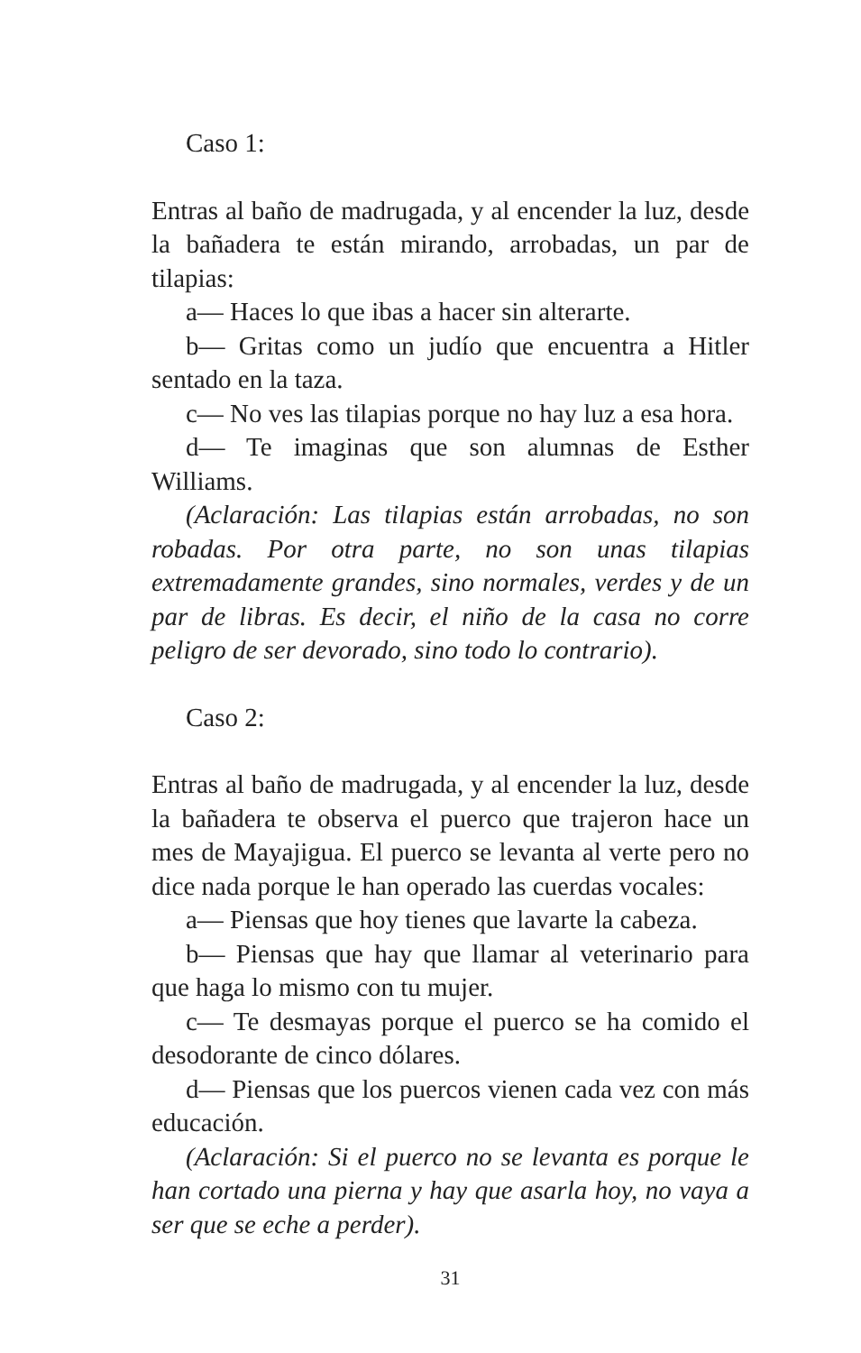Caso 1:
Entras al baño de madrugada, y al encender la luz, desde la bañadera te están mirando, arrobadas, un par de tilapias:
a— Haces lo que ibas a hacer sin alterarte.
b— Gritas como un judío que encuentra a Hitler sentado en la taza.
c— No ves las tilapias porque no hay luz a esa hora.
d— Te imaginas que son alumnas de Esther Williams.
(Aclaración: Las tilapias están arrobadas, no son robadas. Por otra parte, no son unas tilapias extremadamente grandes, sino normales, verdes y de un par de libras. Es decir, el niño de la casa no corre peligro de ser devorado, sino todo lo contrario).
Caso 2:
Entras al baño de madrugada, y al encender la luz, desde la bañadera te observa el puerco que trajeron hace un mes de Mayajigua. El puerco se levanta al verte pero no dice nada porque le han operado las cuerdas vocales:
a— Piensas que hoy tienes que lavarte la cabeza.
b— Piensas que hay que llamar al veterinario para que haga lo mismo con tu mujer.
c— Te desmayas porque el puerco se ha comido el desodorante de cinco dólares.
d— Piensas que los puercos vienen cada vez con más educación.
(Aclaración: Si el puerco no se levanta es porque le han cortado una pierna y hay que asarla hoy, no vaya a ser que se eche a perder).
31